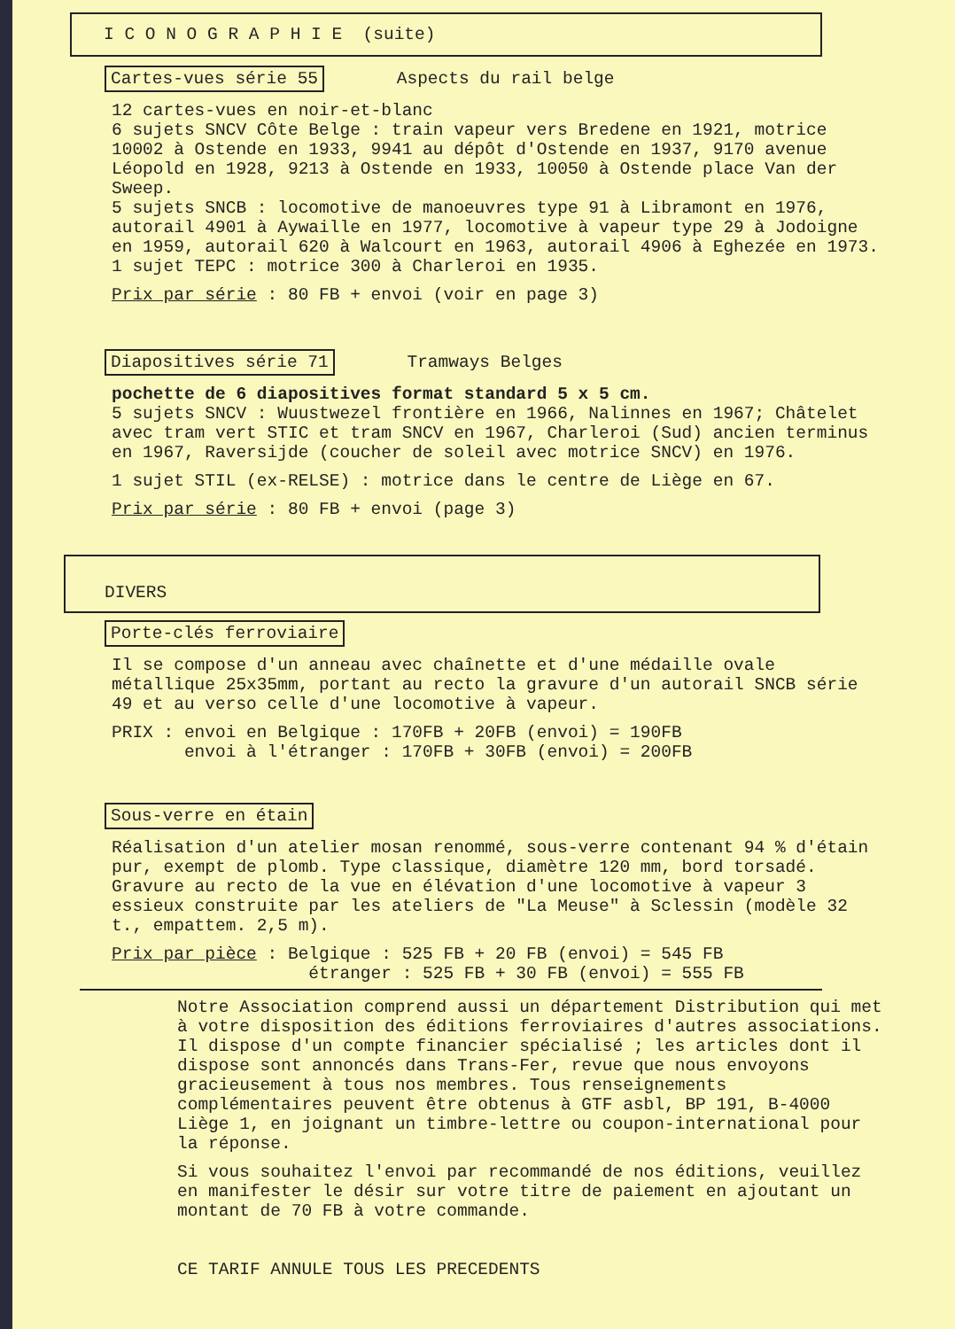I C O N O G R A P H I E (suite)
Cartes-vues série 55 Aspects du rail belge
12 cartes-vues en noir-et-blanc
6 sujets SNCV Côte Belge : train vapeur vers Bredene en 1921, motrice 10002 à Ostende en 1933, 9941 au dépôt d'Ostende en 1937, 9170 avenue Léopold en 1928, 9213 à Ostende en 1933, 10050 à Ostende place Van der Sweep.
5 sujets SNCB : locomotive de manoeuvres type 91 à Libramont en 1976, autorail 4901 à Aywaille en 1977, locomotive à vapeur type 29 à Jodoigne en 1959, autorail 620 à Walcourt en 1963, autorail 4906 à Eghezée en 1973.
1 sujet TEPC : motrice 300 à Charleroi en 1935.
Prix par série : 80 FB + envoi (voir en page 3)
Diapositives série 71 Tramways Belges
pochette de 6 diapositives format standard 5 x 5 cm.
5 sujets SNCV : Wuustwezel frontière en 1966, Nalinnes en 1967; Châtelet avec tram vert STIC et tram SNCV en 1967, Charleroi (Sud) ancien terminus en 1967, Raversijde (coucher de soleil avec motrice SNCV) en 1976.
1 sujet STIL (ex-RELSE) : motrice dans le centre de Liège en 67.
Prix par série : 80 FB + envoi (page 3)
DIVERS
Porte-clés ferroviaire
Il se compose d'un anneau avec chaînette et d'une médaille ovale métallique 25x35mm, portant au recto la gravure d'un autorail SNCB série 49 et au verso celle d'une locomotive à vapeur.
PRIX : envoi en Belgique : 170FB + 20FB (envoi) = 190FB
envoi à l'étranger : 170FB + 30FB (envoi) = 200FB
Sous-verre en étain
Réalisation d'un atelier mosan renommé, sous-verre contenant 94 % d'étain pur, exempt de plomb. Type classique, diamètre 120 mm, bord torsadé. Gravure au recto de la vue en élévation d'une locomotive à vapeur 3 essieux construite par les ateliers de "La Meuse" à Sclessin (modèle 32 t., empattem. 2,5 m).
Prix par pièce : Belgique : 525 FB + 20 FB (envoi) = 545 FB
étranger : 525 FB + 30 FB (envoi) = 555 FB
Notre Association comprend aussi un département Distribution qui met à votre disposition des éditions ferroviaires d'autres associations. Il dispose d'un compte financier spécialisé ; les articles dont il dispose sont annoncés dans Trans-Fer, revue que nous envoyons gracieusement à tous nos membres. Tous renseignements complémentaires peuvent être obtenus à GTF asbl, BP 191, B-4000 Liège 1, en joignant un timbre-lettre ou coupon-international pour la réponse.
Si vous souhaitez l'envoi par recommandé de nos éditions, veuillez en manifester le désir sur votre titre de paiement en ajoutant un montant de 70 FB à votre commande.
CE TARIF ANNULE TOUS LES PRECEDENTS